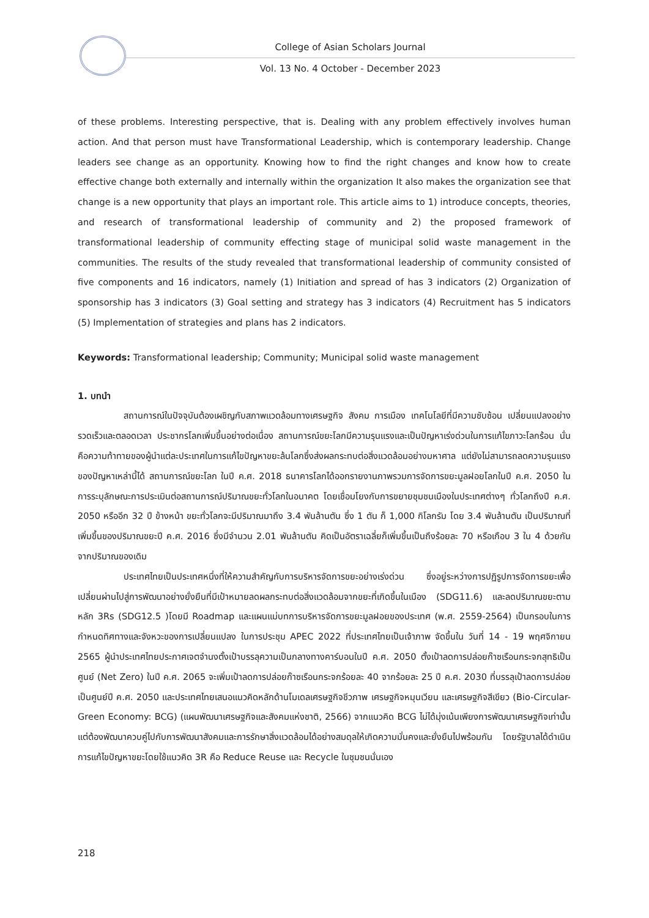College of Asian Scholars Journal
Vol. 13 No. 4 October - December 2023
of these problems. Interesting perspective, that is. Dealing with any problem effectively involves human action. And that person must have Transformational Leadership, which is contemporary leadership. Change leaders see change as an opportunity. Knowing how to find the right changes and know how to create effective change both externally and internally within the organization It also makes the organization see that change is a new opportunity that plays an important role. This article aims to 1) introduce concepts, theories, and research of transformational leadership of community and 2) the proposed framework of transformational leadership of community effecting stage of municipal solid waste management in the communities. The results of the study revealed that transformational leadership of community consisted of five components and 16 indicators, namely (1) Initiation and spread of has 3 indicators (2) Organization of sponsorship has 3 indicators (3) Goal setting and strategy has 3 indicators (4) Recruitment has 5 indicators (5) Implementation of strategies and plans has 2 indicators.
Keywords: Transformational leadership; Community; Municipal solid waste management
1. บทนำ
สถานการณ์ในปัจจุบันต้องเผชิญกับสภาพแวดล้อมทางเศรษฐกิจ สังคม การเมือง เทคโนโลยีที่มีความซับซ้อน เปลี่ยนแปลงอย่างรวดเร็วและตลอดเวลา ประชากรโลกเพิ่มขึ้นอย่างต่อเนื่อง สถานการณ์ขยะโลกมีความรุนแรงและเป็นปัญหาเร่งด่วนในการแก้ไขภาวะโลกร้อน นั่นคือความท้าทายของผู้นำแต่ละประเทศในการแก้ไขปัญหาขยะล้นโลกซึ่งส่งผลกระทบต่อสิ่งแวดล้อมอย่างมหาศาล แต่ยังไม่สามารถลดความรุนแรงของปัญหาเหล่านี้ได้ สถานการณ์ขยะโลก ในปี ค.ศ. 2018 ธนาคารโลกได้ออกรายงานภาพรวมการจัดการขยะมูลฝอยโลกในปี ค.ศ. 2050 ในการระบุลักษณะการประเมินต่อสถานการณ์ปริมาณขยะทั่วโลกในอนาคต โดยเชื่อมโยงกับการขยายชุมชนเมืองในประเทศต่างๆ ทั่วโลกถึงปี ค.ศ. 2050 หรืออีก 32 ปี ข้างหน้า ขยะทั่วโลกจะมีปริมาณมาถึง 3.4 พันล้านตัน ซึ่ง 1 ตัน ก็ 1,000 กิโลกรัม โดย 3.4 พันล้านตัน เป็นปริมาณที่เพิ่มขึ้นของปริมาณขยะปี ค.ศ. 2016 ซึ่งมีจำนวน 2.01 พันล้านตัน คิดเป็นอัตราเฉลี่ยก็เพิ่มขึ้นเป็นถึงร้อยละ 70 หรือเกือบ 3 ใน 4 ด้วยกันจากปริมาณของเดิม
ประเทศไทยเป็นประเทศหนึ่งที่ให้ความสำคัญกับการบริหารจัดการขยะอย่างเร่งด่วน ซึ่งอยู่ระหว่างการปฏิรูปการจัดการขยะเพื่อเปลี่ยนผ่านไปสู่การพัฒนาอย่างยั่งยืนที่มีเป้าหมายลดผลกระทบต่อสิ่งแวดล้อมจากขยะที่เกิดขึ้นในเมือง (SDG11.6) และลดปริมาณขยะตามหลัก 3Rs (SDG12.5 )โดยมี Roadmap และแผนแม่บทการบริหารจัดการขยะมูลฝอยของประเทศ (พ.ศ. 2559-2564) เป็นกรอบในการกำหนดทิศทางและจังหวะของการเปลี่ยนแปลง ในการประชุม APEC 2022 ที่ประเทศไทยเป็นเจ้าภาพ จัดขึ้นใน วันที่ 14 - 19 พฤศจิกายน 2565 ผู้นำประเทศไทยประกาศเจตจำนงตั้งเป้าบรรลุความเป็นกลางทางคาร์บอนในปี ค.ศ. 2050 ตั้งเป้าลดการปล่อยก๊าซเรือนกระจกสุทธิเป็นศูนย์ (Net Zero) ในปี ค.ศ. 2065 จะเพิ่มเป้าลดการปล่อยก๊าซเรือนกระจกร้อยละ 40 จากร้อยละ 25 ปี ค.ศ. 2030 ที่บรรลุเป้าลดการปล่อยเป็นศูนย์ปี ค.ศ. 2050 และประเทศไทยเสนอแนวคิดหลักด้านโมเดลเศรษฐกิจชีวภาพ เศรษฐกิจหมุนเวียน และเศรษฐกิจสีเขียว (Bio-Circular-Green Economy: BCG) (แผนพัฒนาเศรษฐกิจและสังคมแห่งชาติ, 2566) จากแนวคิด BCG ไม่ได้มุ่งเน้นเพียงการพัฒนาเศรษฐกิจเท่านั้น แต่ต้องพัฒนาควบคู่ไปกับการพัฒนาสังคมและการรักษาสิ่งแวดล้อมได้อย่างสมดุลให้เกิดความมั่นคงและยั่งยืนไปพร้อมกัน โดยรัฐบาลได้ดำเนินการแก้ไขปัญหาขยะโดยใช้แนวคิด 3R คือ Reduce Reuse และ Recycle ในชุมชนนั่นเอง
218